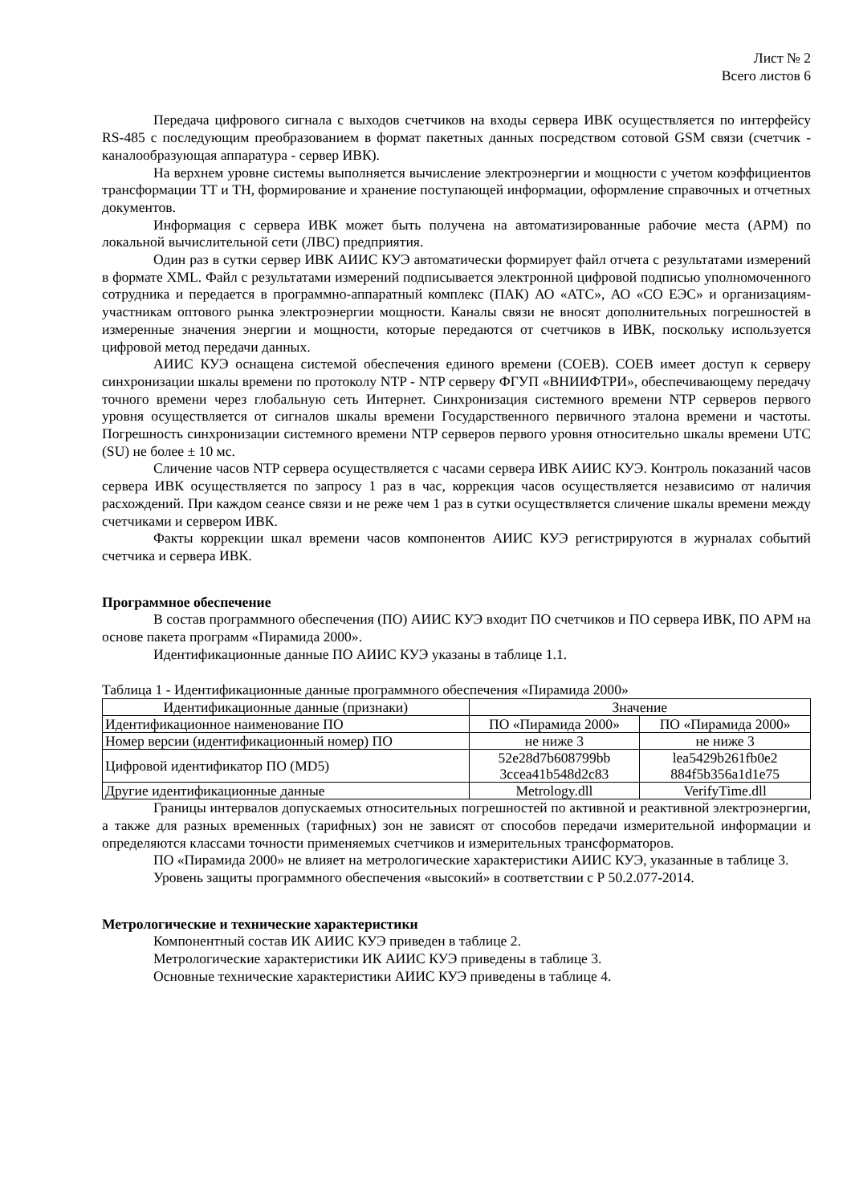Лист № 2
Всего листов 6
Передача цифрового сигнала с выходов счетчиков на входы сервера ИВК осуществляется по интерфейсу RS-485 с последующим преобразованием в формат пакетных данных посредством сотовой GSM связи (счетчик - каналообразующая аппаратура - сервер ИВК).
На верхнем уровне системы выполняется вычисление электроэнергии и мощности с учетом коэффициентов трансформации ТТ и ТН, формирование и хранение поступающей информации, оформление справочных и отчетных документов.
Информация с сервера ИВК может быть получена на автоматизированные рабочие места (АРМ) по локальной вычислительной сети (ЛВС) предприятия.
Один раз в сутки сервер ИВК АИИС КУЭ автоматически формирует файл отчета с результатами измерений в формате XML. Файл с результатами измерений подписывается электронной цифровой подписью уполномоченного сотрудника и передается в программно-аппаратный комплекс (ПАК) АО «АТС», АО «СО ЕЭС» и организациям-участникам оптового рынка электроэнергии мощности. Каналы связи не вносят дополнительных погрешностей в измеренные значения энергии и мощности, которые передаются от счетчиков в ИВК, поскольку используется цифровой метод передачи данных.
АИИС КУЭ оснащена системой обеспечения единого времени (СОЕВ). СОЕВ имеет доступ к серверу синхронизации шкалы времени по протоколу NTP - NTP серверу ФГУП «ВНИИФТРИ», обеспечивающему передачу точного времени через глобальную сеть Интернет. Синхронизация системного времени NTP серверов первого уровня осуществляется от сигналов шкалы времени Государственного первичного эталона времени и частоты. Погрешность синхронизации системного времени NTP серверов первого уровня относительно шкалы времени UTC (SU) не более ± 10 мс.
Сличение часов NTP сервера осуществляется с часами сервера ИВК АИИС КУЭ. Контроль показаний часов сервера ИВК осуществляется по запросу 1 раз в час, коррекция часов осуществляется независимо от наличия расхождений. При каждом сеансе связи и не реже чем 1 раз в сутки осуществляется сличение шкалы времени между счетчиками и сервером ИВК.
Факты коррекции шкал времени часов компонентов АИИС КУЭ регистрируются в журналах событий счетчика и сервера ИВК.
Программное обеспечение
В состав программного обеспечения (ПО) АИИС КУЭ входит ПО счетчиков и ПО сервера ИВК, ПО АРМ на основе пакета программ «Пирамида 2000».
Идентификационные данные ПО АИИС КУЭ указаны в таблице 1.1.
Таблица 1 - Идентификационные данные программного обеспечения «Пирамида 2000»
| Идентификационные данные (признаки) | Значение | |
| --- | --- | --- |
| Идентификационное наименование ПО | ПО «Пирамида 2000» | ПО «Пирамида 2000» |
| Номер версии (идентификационный номер) ПО | не ниже 3 | не ниже 3 |
| Цифровой идентификатор ПО (MD5) | 52e28d7b608799bb 3ccea41b548d2c83 | lea5429b261fb0e2 884f5b356a1d1e75 |
| Другие идентификационные данные | Metrology.dll | VerifyTime.dll |
Границы интервалов допускаемых относительных погрешностей по активной и реактивной электроэнергии, а также для разных временных (тарифных) зон не зависят от способов передачи измерительной информации и определяются классами точности применяемых счетчиков и измерительных трансформаторов.
ПО «Пирамида 2000» не влияет на метрологические характеристики АИИС КУЭ, указанные в таблице 3.
Уровень защиты программного обеспечения «высокий» в соответствии с Р 50.2.077-2014.
Метрологические и технические характеристики
Компонентный состав ИК АИИС КУЭ приведен в таблице 2.
Метрологические характеристики ИК АИИС КУЭ приведены в таблице 3.
Основные технические характеристики АИИС КУЭ приведены в таблице 4.